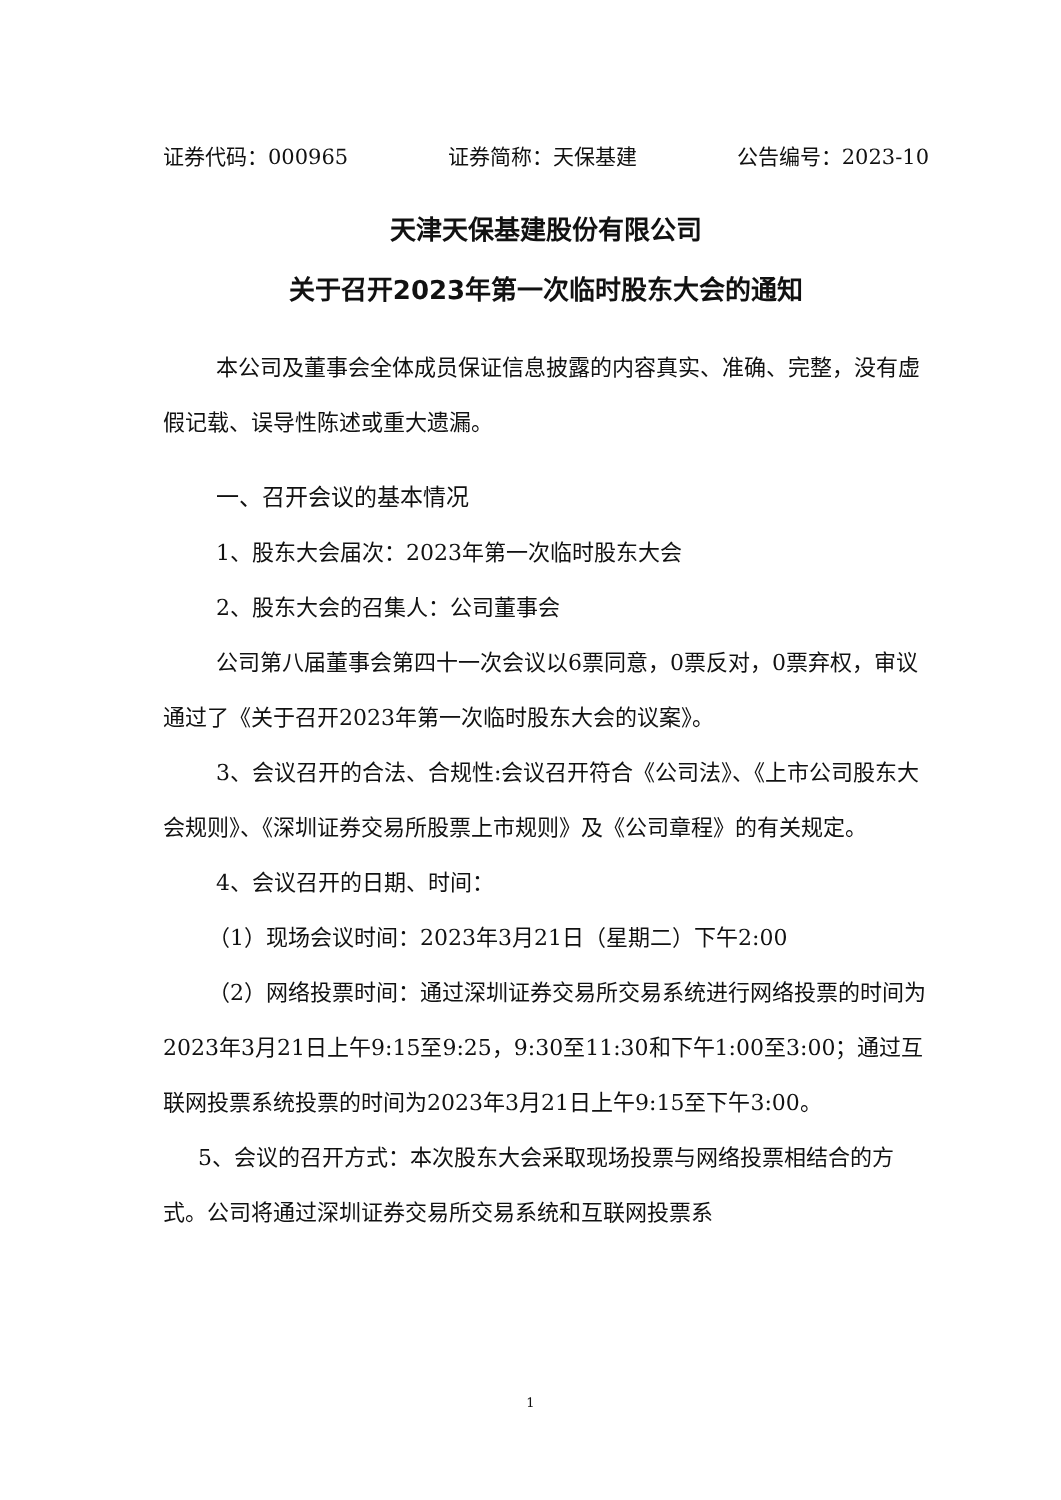证券代码：000965 证券简称：天保基建 公告编号：2023-10
天津天保基建股份有限公司
关于召开2023年第一次临时股东大会的通知
本公司及董事会全体成员保证信息披露的内容真实、准确、完整，没有虚假记载、误导性陈述或重大遗漏。
一、召开会议的基本情况
1、股东大会届次：2023年第一次临时股东大会
2、股东大会的召集人：公司董事会
公司第八届董事会第四十一次会议以6票同意，0票反对，0票弃权，审议通过了《关于召开2023年第一次临时股东大会的议案》。
3、会议召开的合法、合规性:会议召开符合《公司法》、《上市公司股东大会规则》、《深圳证券交易所股票上市规则》及《公司章程》的有关规定。
4、会议召开的日期、时间：
（1）现场会议时间：2023年3月21日（星期二）下午2:00
（2）网络投票时间：通过深圳证券交易所交易系统进行网络投票的时间为2023年3月21日上午9:15至9:25，9:30至11:30和下午1:00至3:00；通过互联网投票系统投票的时间为2023年3月21日上午9:15至下午3:00。
5、会议的召开方式：本次股东大会采取现场投票与网络投票相结合的方式。公司将通过深圳证券交易所交易系统和互联网投票系
1